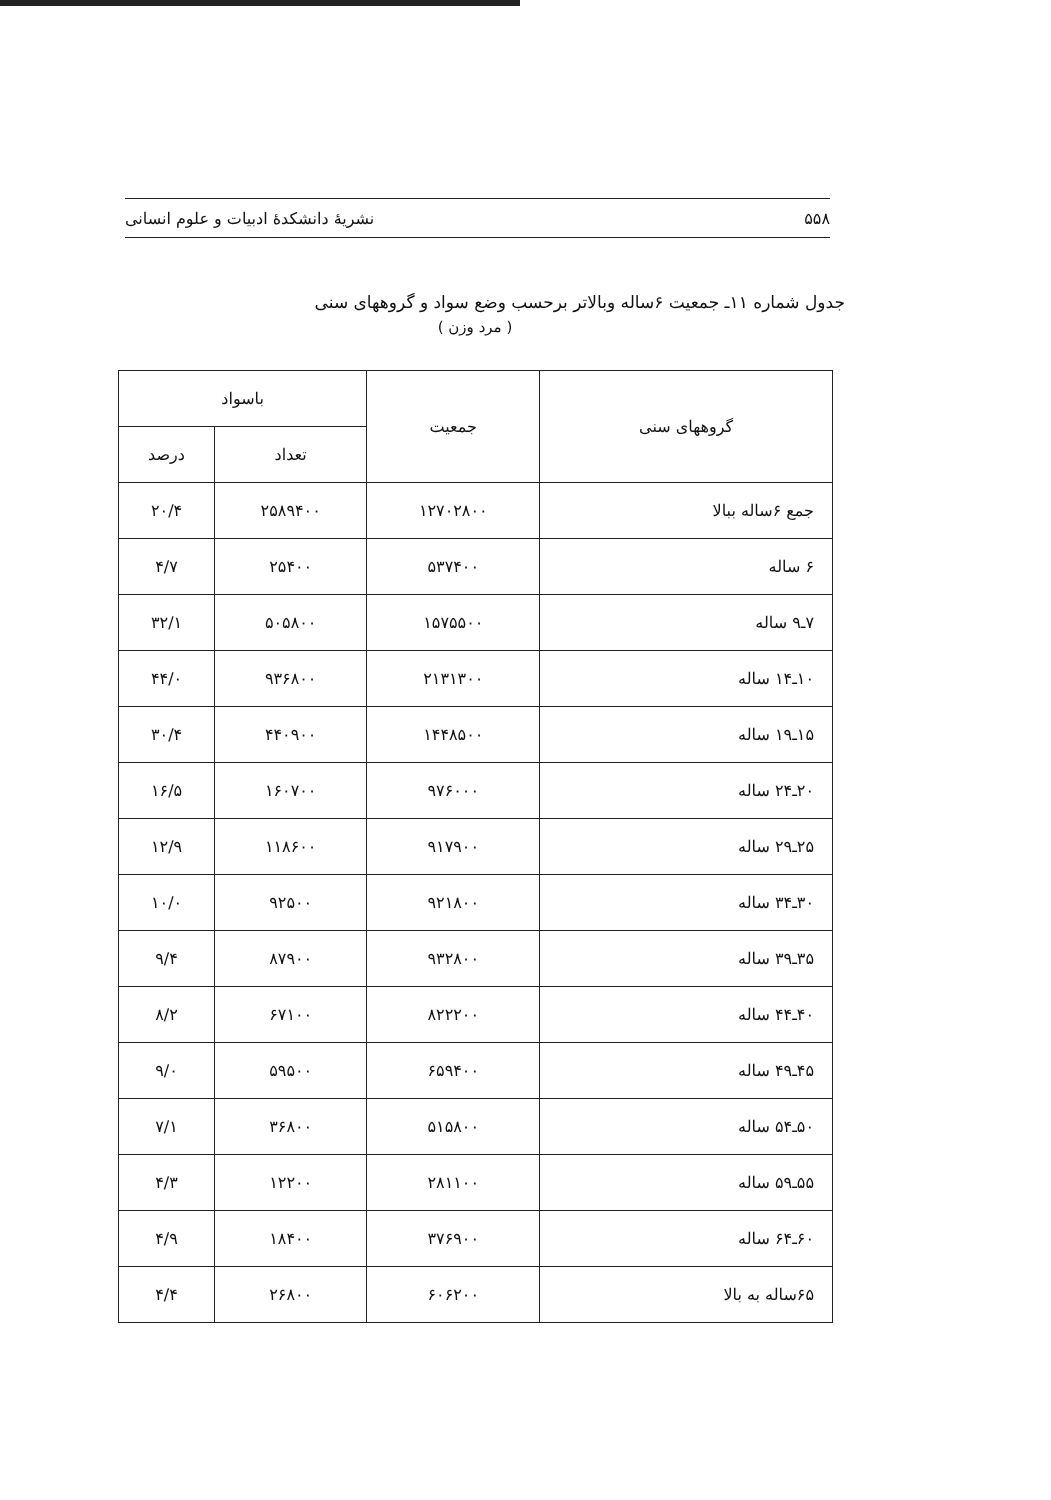۵۵۸ نشریهٔ دانشکدهٔ ادبیات و علوم انسانی
جدول شماره ۱۱ـ جمعیت ۶ساله وبالاتر برحسب وضع سواد و گروههای سنی
( مرد وزن )
| گروههای سنی | جمعیت | باسواد | |
| --- | --- | --- | --- |
| | | تعداد | درصد |
| جمع ۶ساله ببالا | ۱۲۷۰۲۸۰۰ | ۲۵۸۹۴۰۰ | ۲۰/۴ |
| ۶ ساله | ۵۳۷۴۰۰ | ۲۵۴۰۰ | ۴/۷ |
| ۷ـ۹ ساله | ۱۵۷۵۵۰۰ | ۵۰۵۸۰۰ | ۳۲/۱ |
| ۱۰ـ۱۴ ساله | ۲۱۳۱۳۰۰ | ۹۳۶۸۰۰ | ۴۴/۰ |
| ۱۵ـ۱۹ ساله | ۱۴۴۸۵۰۰ | ۴۴۰۹۰۰ | ۳۰/۴ |
| ۲۰ـ۲۴ ساله | ۹۷۶۰۰۰ | ۱۶۰۷۰۰ | ۱۶/۵ |
| ۲۵ـ۲۹ ساله | ۹۱۷۹۰۰ | ۱۱۸۶۰۰ | ۱۲/۹ |
| ۳۰ـ۳۴ ساله | ۹۲۱۸۰۰ | ۹۲۵۰۰ | ۱۰/۰ |
| ۳۵ـ۳۹ ساله | ۹۳۲۸۰۰ | ۸۷۹۰۰ | ۹/۴ |
| ۴۰ـ۴۴ ساله | ۸۲۲۲۰۰ | ۶۷۱۰۰ | ۸/۲ |
| ۴۵ـ۴۹ ساله | ۶۵۹۴۰۰ | ۵۹۵۰۰ | ۹/۰ |
| ۵۰ـ۵۴ ساله | ۵۱۵۸۰۰ | ۳۶۸۰۰ | ۷/۱ |
| ۵۵ـ۵۹ ساله | ۲۸۱۱۰۰ | ۱۲۲۰۰ | ۴/۳ |
| ۶۰ـ۶۴ ساله | ۳۷۶۹۰۰ | ۱۸۴۰۰ | ۴/۹ |
| ۶۵ساله به بالا | ۶۰۶۲۰۰ | ۲۶۸۰۰ | ۴/۴ |